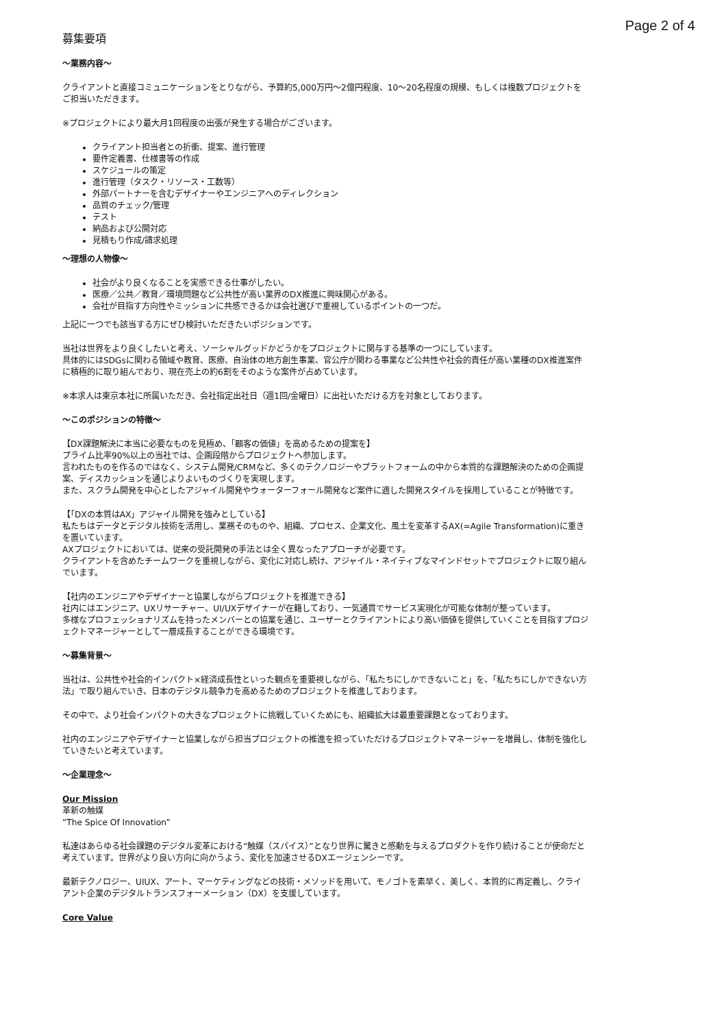Page 2 of 4
募集要項
～業務内容～
クライアントと直接コミュニケーションをとりながら、予算約5,000万円～2億円程度、10～20名程度の規模、もしくは複数プロジェクトをご担当いただきます。
※プロジェクトにより最大月1回程度の出張が発生する場合がございます。
クライアント担当者との折衝、提案、進行管理
要件定義書、仕様書等の作成
スケジュールの策定
進行管理（タスク・リソース・工数等）
外部パートナーを含むデザイナーやエンジニアへのディレクション
品質のチェック/管理
テスト
納品および公開対応
見積もり作成/請求処理
～理想の人物像～
社会がより良くなることを実感できる仕事がしたい。
医療／公共／教育／環境問題など公共性が高い業界のDX推進に興味関心がある。
会社が目指す方向性やミッションに共感できるかは会社選びで重視しているポイントの一つだ。
上記に一つでも該当する方にぜひ検討いただきたいポジションです。
当社は世界をより良くしたいと考え、ソーシャルグッドかどうかをプロジェクトに関与する基準の一つにしています。
具体的にはSDGsに関わる領域や教育、医療、自治体の地方創生事業、官公庁が関わる事業など公共性や社会的責任が高い業種のDX推進案件に積極的に取り組んでおり、現在売上の約6割をそのような案件が占めています。
※本求人は東京本社に所属いただき、会社指定出社日（週1回/金曜日）に出社いただける方を対象としております。
～このポジションの特徴～
【DX課題解決に本当に必要なものを見極め、「顧客の価値」を高めるための提案を】
プライム比率90%以上の当社では、企画段階からプロジェクトへ参加します。
言われたものを作るのではなく、システム開発/CRMなど、多くのテクノロジーやプラットフォームの中から本質的な課題解決のための企画提案、ディスカッションを通じよりよいものづくりを実現します。
また、スクラム開発を中心としたアジャイル開発やウォーターフォール開発など案件に適した開発スタイルを採用していることが特徴です。
【「DXの本質はAX」アジャイル開発を強みとしている】
私たちはデータとデジタル技術を活用し、業務そのものや、組織、プロセス、企業文化、風土を変革するAX(=Agile Transformation)に重きを置いています。
AXプロジェクトにおいては、従来の受託開発の手法とは全く異なったアプローチが必要です。
クライアントを含めたチームワークを重視しながら、変化に対応し続け、アジャイル・ネイティブなマインドセットでプロジェクトに取り組んでいます。
【社内のエンジニアやデザイナーと協業しながらプロジェクトを推進できる】
社内にはエンジニア、UXリサーチャー、UI/UXデザイナーが在籍しており、一気通貫でサービス実現化が可能な体制が整っています。
多様なプロフェッショナリズムを持ったメンバーとの協業を通じ、ユーザーとクライアントにより高い価値を提供していくことを目指すプロジェクトマネージャーとして一層成長することができる環境です。
～募集背景～
当社は、公共性や社会的インパクト×経済成長性といった観点を重要視しながら、「私たちにしかできないこと」を、「私たちにしかできない方法」で取り組んでいき、日本のデジタル競争力を高めるためのプロジェクトを推進しております。
その中で、より社会インパクトの大きなプロジェクトに挑戦していくためにも、組織拡大は最重要課題となっております。
社内のエンジニアやデザイナーと協業しながら担当プロジェクトの推進を担っていただけるプロジェクトマネージャーを増員し、体制を強化していきたいと考えています。
～企業理念～
Our Mission
革新の触媒
“The Spice Of Innovation”
私達はあらゆる社会課題のデジタル変革における“触媒（スパイス）”となり世界に驚きと感動を与えるプロダクトを作り続けることが使命だと考えています。世界がより良い方向に向かうよう、変化を加速させるDXエージェンシーです。
最新テクノロジー、UIUX、アート、マーケティングなどの技術・メソッドを用いて、モノゴトを素早く、美しく、本質的に再定義し、クライアント企業のデジタルトランスフォーメーション（DX）を支援しています。
Core Value